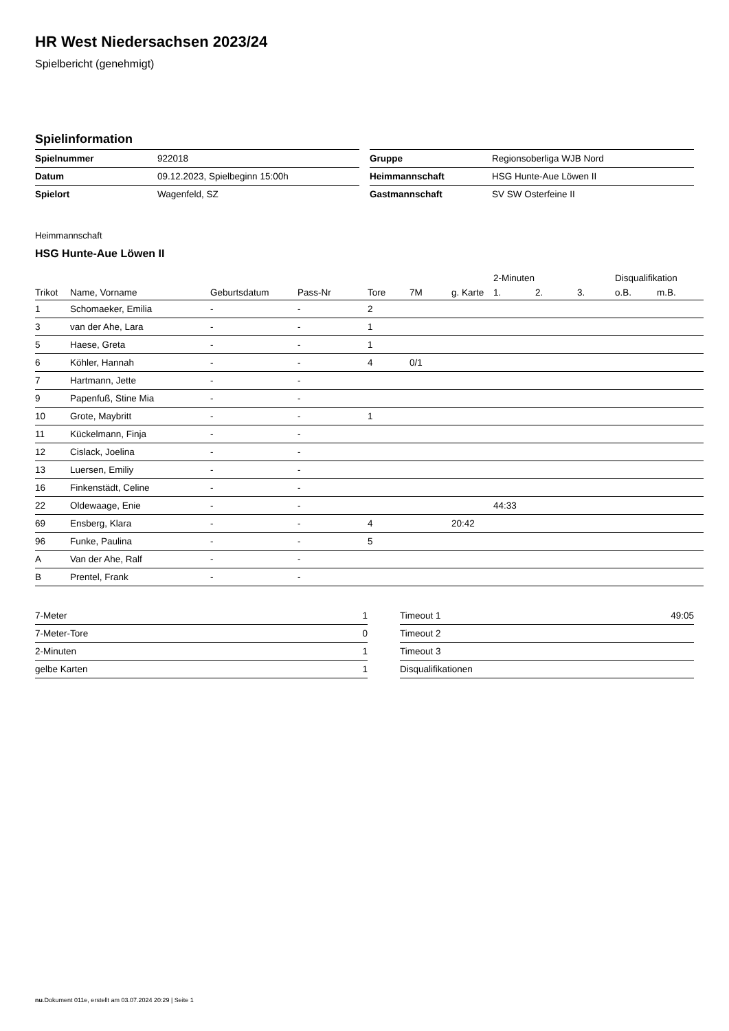HR West Niedersachsen 2023/24
Spielbericht (genehmigt)
Spielinformation
| Spielnummer | 922018 |
| Datum | 09.12.2023, Spielbeginn 15:00h |
| Spielort | Wagenfeld, SZ |
| Gruppe | Regionsoberliga WJB Nord |
| Heimmannschaft | HSG Hunte-Aue Löwen II |
| Gastmannschaft | SV SW Osterfeine II |
Heimmannschaft
HSG Hunte-Aue Löwen II
| | | | | | | | 2-Minuten | | | Disqualifikation | |
| --- | --- | --- | --- | --- | --- | --- | --- | --- | --- | --- | --- |
| Trikot | Name, Vorname | Geburtsdatum | Pass-Nr | Tore | 7M | g. Karte | 1. | 2. | 3. | o.B. | m.B. |
| 1 | Schomaeker, Emilia | - | - | 2 | | | | | | | |
| 3 | van der Ahe, Lara | - | - | 1 | | | | | | | |
| 5 | Haese, Greta | - | - | 1 | | | | | | | |
| 6 | Köhler, Hannah | - | - | 4 | 0/1 | | | | | | |
| 7 | Hartmann, Jette | - | - | | | | | | | | |
| 9 | Papenfuß, Stine Mia | - | - | | | | | | | | |
| 10 | Grote, Maybritt | - | - | 1 | | | | | | | |
| 11 | Kückelmann, Finja | - | - | | | | | | | | |
| 12 | Cislack, Joelina | - | - | | | | | | | | |
| 13 | Luersen, Emiliy | - | - | | | | | | | | |
| 16 | Finkenstädt, Celine | - | - | | | | | | | | |
| 22 | Oldewaage, Enie | - | - | | | | 44:33 | | | | |
| 69 | Ensberg, Klara | - | - | 4 | | 20:42 | | | | | |
| 96 | Funke, Paulina | - | - | 5 | | | | | | | |
| A | Van der Ahe, Ralf | - | - | | | | | | | | |
| B | Prentel, Frank | - | - | | | | | | | | |
| 7-Meter | 1 |
| 7-Meter-Tore | 0 |
| 2-Minuten | 1 |
| gelbe Karten | 1 |
| Timeout 1 | 49:05 |
| Timeout 2 | |
| Timeout 3 | |
| Disqualifikationen | |
nu.Dokument 011e, erstellt am 03.07.2024 20:29 | Seite 1